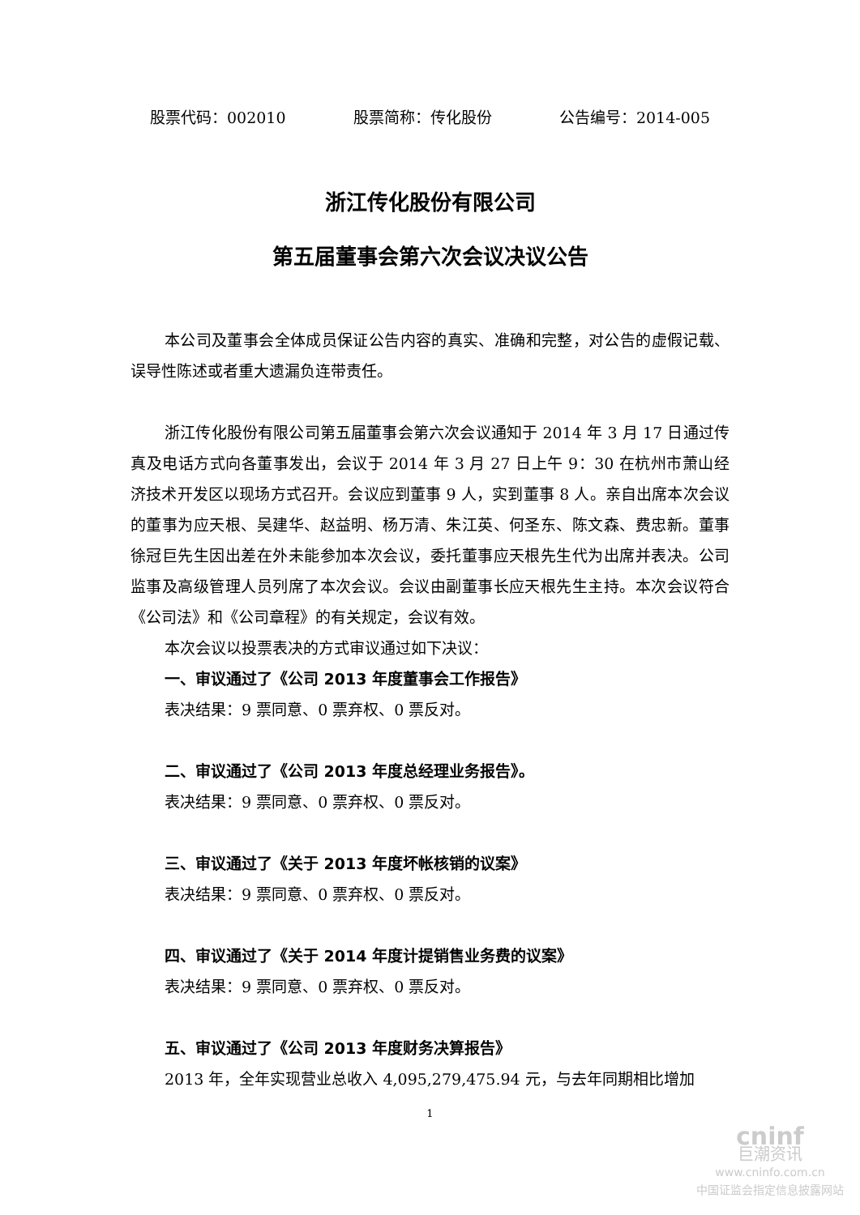股票代码：002010 股票简称：传化股份 公告编号：2014-005
浙江传化股份有限公司
第五届董事会第六次会议决议公告
本公司及董事会全体成员保证公告内容的真实、准确和完整，对公告的虚假记载、误导性陈述或者重大遗漏负连带责任。
浙江传化股份有限公司第五届董事会第六次会议通知于 2014 年 3 月 17 日通过传真及电话方式向各董事发出，会议于 2014 年 3 月 27 日上午 9：30 在杭州市萧山经济技术开发区以现场方式召开。会议应到董事 9 人，实到董事 8 人。亲自出席本次会议的董事为应天根、吴建华、赵益明、杨万清、朱江英、何圣东、陈文森、费忠新。董事徐冠巨先生因出差在外未能参加本次会议，委托董事应天根先生代为出席并表决。公司监事及高级管理人员列席了本次会议。会议由副董事长应天根先生主持。本次会议符合《公司法》和《公司章程》的有关规定，会议有效。
本次会议以投票表决的方式审议通过如下决议：
一、审议通过了《公司 2013 年度董事会工作报告》
表决结果：9 票同意、0 票弃权、0 票反对。
二、审议通过了《公司 2013 年度总经理业务报告》。
表决结果：9 票同意、0 票弃权、0 票反对。
三、审议通过了《关于 2013 年度坏帐核销的议案》
表决结果：9 票同意、0 票弃权、0 票反对。
四、审议通过了《关于 2014 年度计提销售业务费的议案》
表决结果：9 票同意、0 票弃权、0 票反对。
五、审议通过了《公司 2013 年度财务决算报告》
2013 年，全年实现营业总收入 4,095,279,475.94 元，与去年同期相比增加
1
cninf
巨潮资讯
www.cninfo.com.cn
中国证监会指定信息披露网站